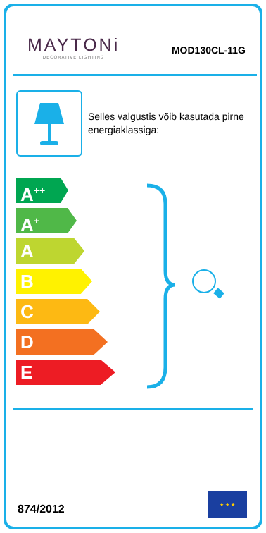MAYTONi
DECORATIVE LIGHTING
MOD130CL-11G
Selles valgustis võib kasutada pirne energiaklassiga:
A<sup>++</sup>
A<sup>+</sup>
A
B
C
D
E
874/2012 ★ ★ ★